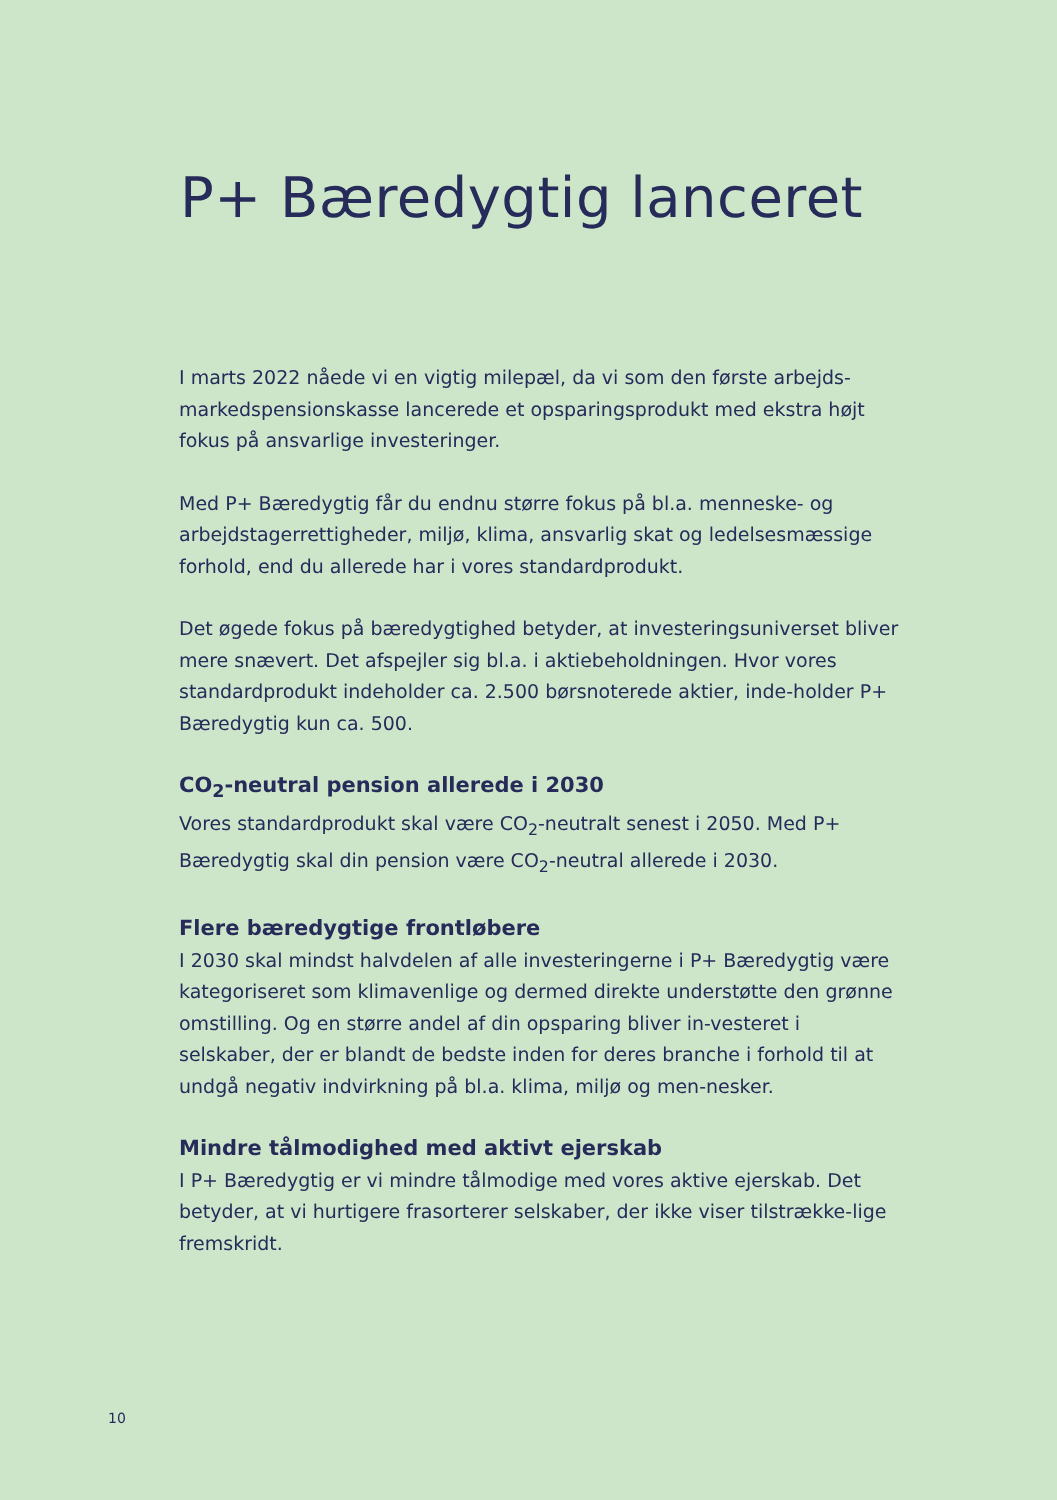P+ Bæredygtig lanceret
I marts 2022 nåede vi en vigtig milepæl, da vi som den første arbejds-markedspensionskasse lancerede et opsparingsprodukt med ekstra højt fokus på ansvarlige investeringer.
Med P+ Bæredygtig får du endnu større fokus på bl.a. menneske- og arbejdstagerrettigheder, miljø, klima, ansvarlig skat og ledelsesmæssige forhold, end du allerede har i vores standardprodukt.
Det øgede fokus på bæredygtighed betyder, at investeringsuniverset bliver mere snævert. Det afspejler sig bl.a. i aktiebeholdningen. Hvor vores standardprodukt indeholder ca. 2.500 børsnoterede aktier, inde-holder P+ Bæredygtig kun ca. 500.
CO<sub>2</sub>-neutral pension allerede i 2030
Vores standardprodukt skal være CO<sub>2</sub>-neutralt senest i 2050. Med P+ Bæredygtig skal din pension være CO<sub>2</sub>-neutral allerede i 2030.
Flere bæredygtige frontløbere
I 2030 skal mindst halvdelen af alle investeringerne i P+ Bæredygtig være kategoriseret som klimavenlige og dermed direkte understøtte den grønne omstilling. Og en større andel af din opsparing bliver in-vesteret i selskaber, der er blandt de bedste inden for deres branche i forhold til at undgå negativ indvirkning på bl.a. klima, miljø og men-nesker.
Mindre tålmodighed med aktivt ejerskab
I P+ Bæredygtig er vi mindre tålmodige med vores aktive ejerskab. Det betyder, at vi hurtigere frasorterer selskaber, der ikke viser tilstrække-lige fremskridt.
10